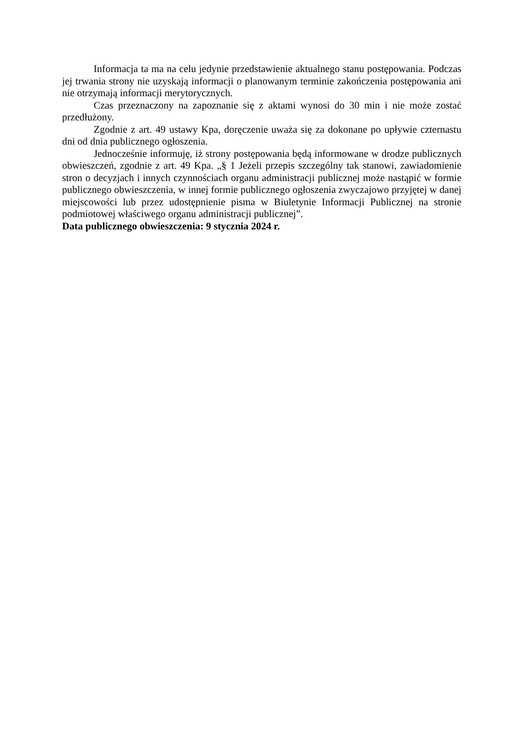Informacja ta ma na celu jedynie przedstawienie aktualnego stanu postępowania. Podczas jej trwania strony nie uzyskają informacji o planowanym terminie zakończenia postępowania ani nie otrzymają informacji merytorycznych.
Czas przeznaczony na zapoznanie się z aktami wynosi do 30 min i nie może zostać przedłużony.
Zgodnie z art. 49 ustawy Kpa, doręczenie uważa się za dokonane po upływie czternastu dni od dnia publicznego ogłoszenia.
Jednocześnie informuję, iż strony postępowania będą informowane w drodze publicznych obwieszczeń, zgodnie z art. 49 Kpa. „§ 1 Jeżeli przepis szczególny tak stanowi, zawiadomienie stron o decyzjach i innych czynnościach organu administracji publicznej może nastąpić w formie publicznego obwieszczenia, w innej formie publicznego ogłoszenia zwyczajowo przyjętej w danej miejscowości lub przez udostępnienie pisma w Biuletynie Informacji Publicznej na stronie podmiotowej właściwego organu administracji publicznej”.
Data publicznego obwieszczenia: 9 stycznia 2024 r.